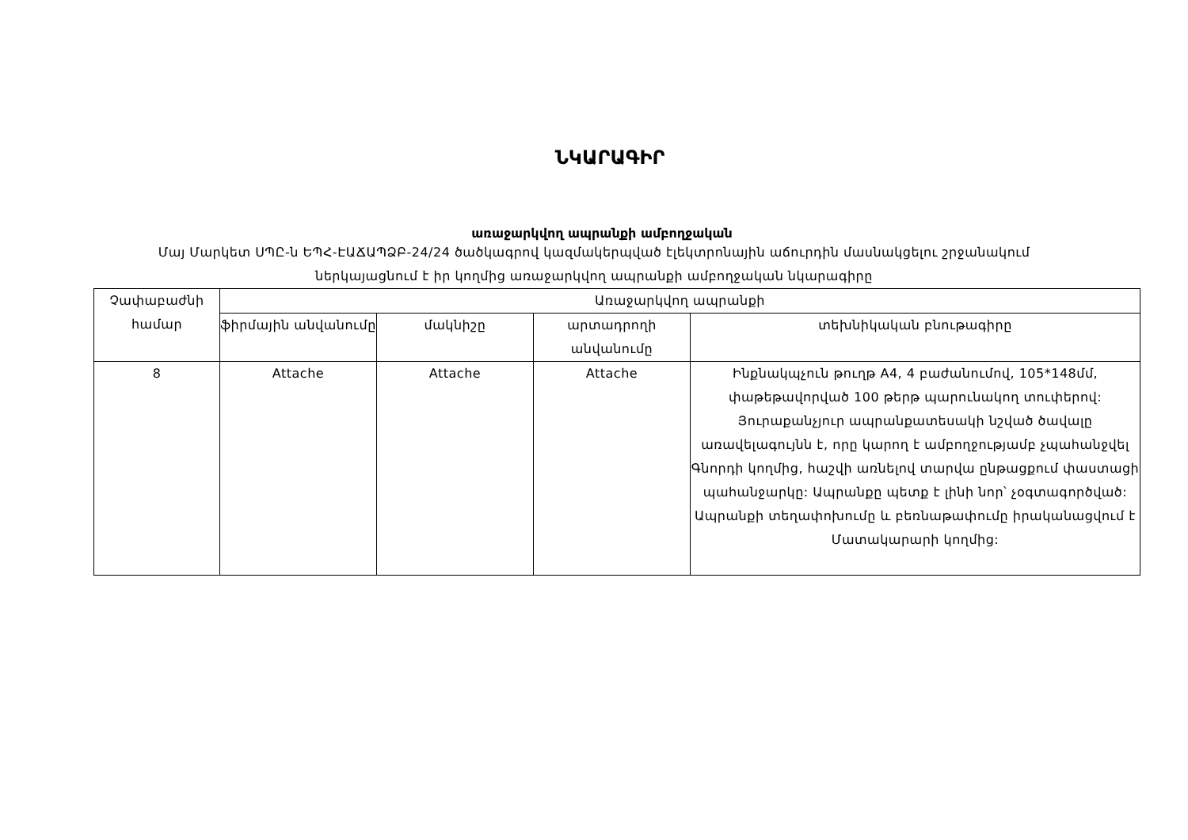ՆԿԱՐԱԳԻՐ
առաջարկվող ապրանքի ամբողջական
Մայ Մարկետ ՍՊԸ-ն ԵՊՀ-ԷԱՃԱՊՁԲ-24/24 ծածկագրով կազմակերպված էլեկտրոնային աճուրդին մասնակցելու շրջանակում ներկայացնում է իր կողմից առաջարկվող ապրանքի ամբողջական նկարագիրը
| Չափաբաժնի համար | Առաջարկվող ապրանքի | | | |
| --- | --- | --- | --- | --- |
| | ֆիրմային անվանումը | մակնիշը | արտադրողի անվանումը | տեխնիկական բնութագիրը |
| 8 | Attache | Attache | Attache | Ինքնակպչուն թուղթ A4, 4 բաժանումով, 105*148մմ, փաթեթավորված 100 թերթ պարունակող տուփերով: Յուրաքանչյուր ապրանքատեսակի նշված ծավալը առավելագույնն է, որը կարող է ամբողջությամբ չպահանջվել Գնորդի կողմից, հաշվի առնելով տարվա ընթացքում փաստացի պահանջարկը: Ապրանքը պետք է լինի նոր՝ չօգտագործված: Ապրանքի տեղափոխումը և բեռնաթափումը իրականացվում է Մատակարարի կողմից: |